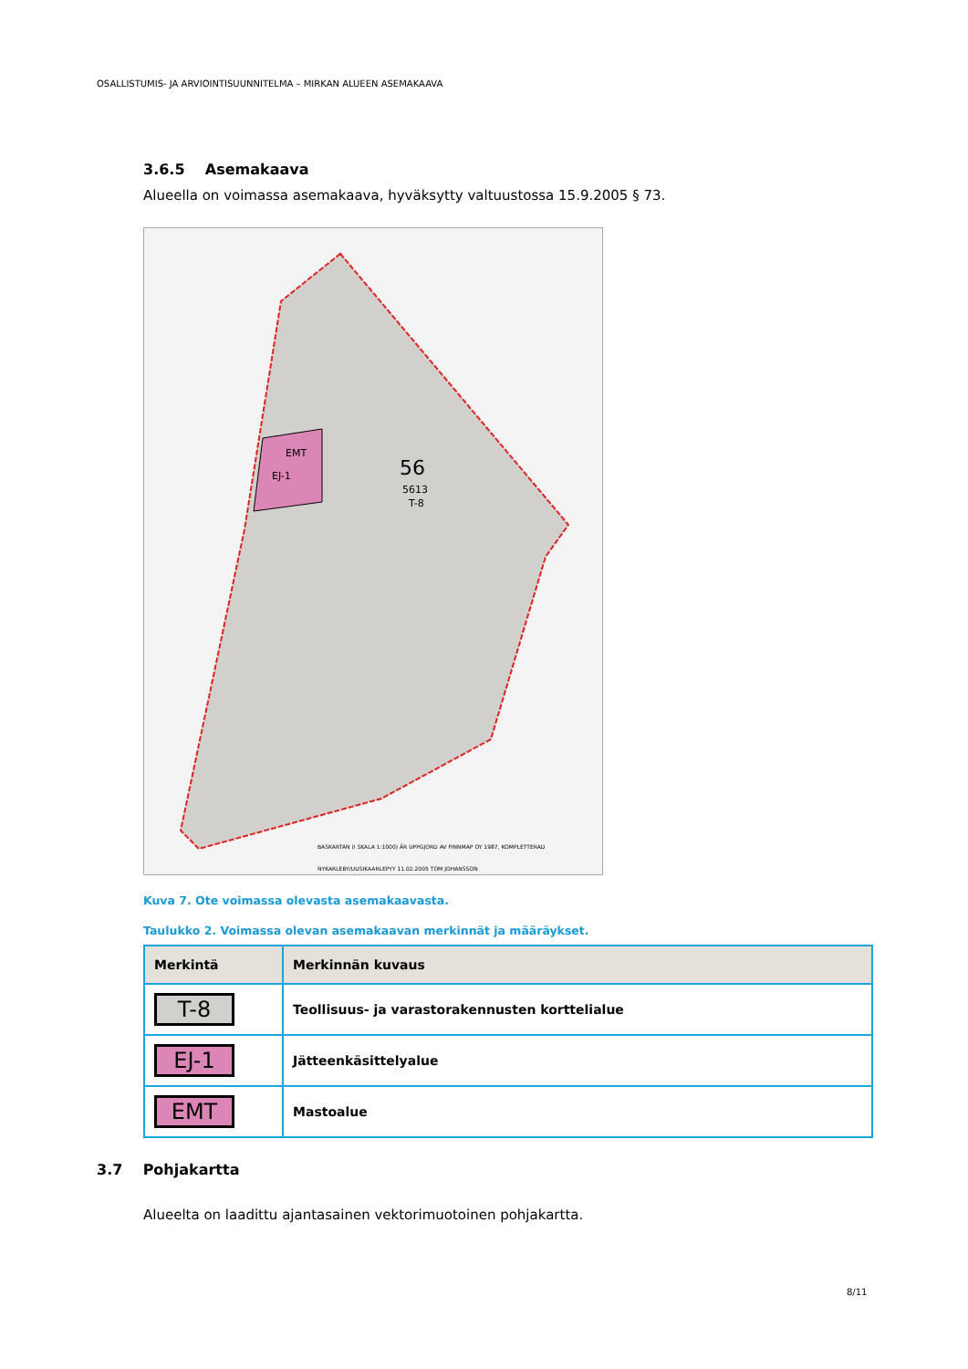OSALLISTUMIS- JA ARVIOINTISUUNNITELMA – MIRKAN ALUEEN ASEMAKAAVA
3.6.5 Asemakaava
Alueella on voimassa asemakaava, hyväksytty valtuustossa 15.9.2005 § 73.
EMT
EJ-1
56
5613
T-8
BASKARTAN (I SKALA 1:1000) ÄR UPPGJORD AV FINNMAP OY 1987, KOMPLETTERAD
NYKARLEBY/UUSIKAARLEPYY 11.02.2005 TOM JOHANSSON
Kuva 7. Ote voimassa olevasta asemakaavasta.
Taulukko 2. Voimassa olevan asemakaavan merkinnät ja määräykset.
| Merkintä | Merkinnän kuvaus |
| --- | --- |
| T-8 | Teollisuus- ja varastorakennusten korttelialue |
| EJ-1 | Jätteenkäsittelyalue |
| EMT | Mastoalue |
3.7 Pohjakartta
Alueelta on laadittu ajantasainen vektorimuotoinen pohjakartta.
8/11